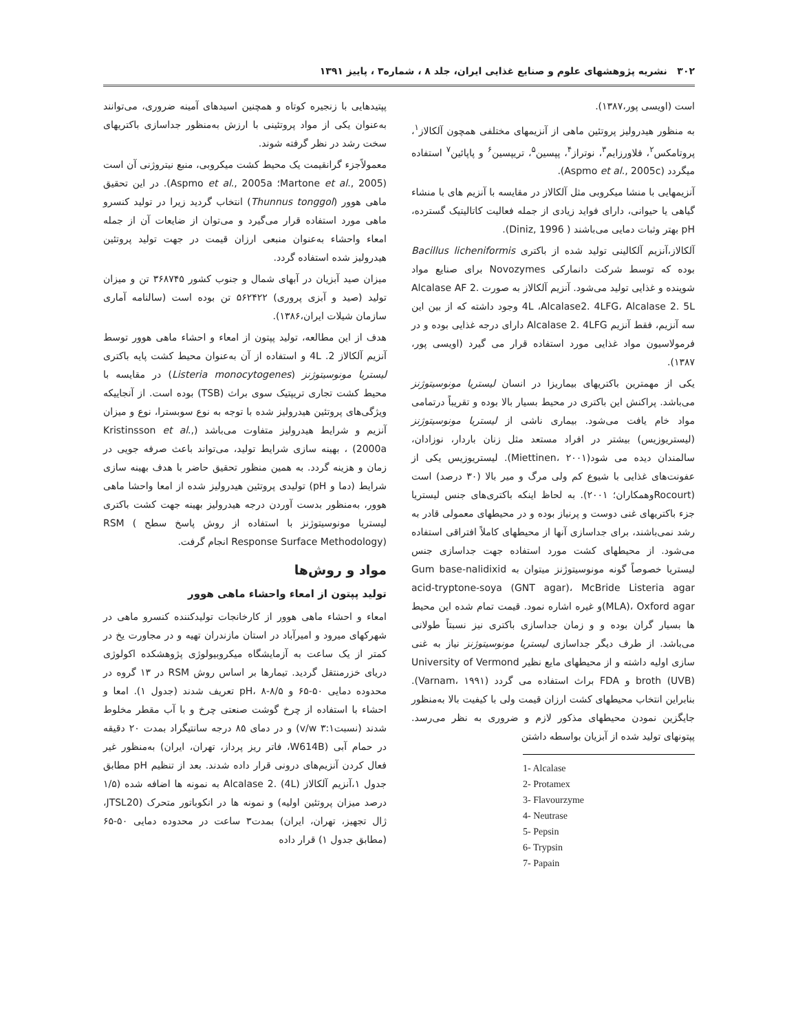۳۰۲ نشریه پژوهشهای علوم و صنایع غذایی ایران، جلد ۸ ، شماره۳ ، پاییز ۱۳۹۱
است (اویسی پور،۱۳۸۷).
به منظور هیدرولیز پروتئین ماهی از آنزیمهای مختلفی همچون آلکالاز<sup>۱</sup>، پروتامکس<sup>۲</sup>، فلاورزایم<sup>۳</sup>، نوتراز<sup>۴</sup>، پپسین<sup>۵</sup>، تریپسین<sup>۶</sup> و پاپائین<sup>۷</sup> استفاده میگردد (Aspmo et al., 2005c).
آنزیمهایی با منشا میکروبی مثل آلکالاز در مقایسه با آنزیم های با منشاء گیاهی یا حیوانی، دارای فواید زیادی از جمله فعالیت کاتالیتیک گسترده، pH بهتر وثبات دمایی می‌باشند ( Diniz, 1996).
آلکالاز،آنزیم آلکالینی تولید شده از باکتری Bacillus licheniformis بوده که توسط شرکت دانمارکی Novozymes برای صنایع مواد شوینده و غذایی تولید می‌شود. آنزیم آلکالاز به صورت Alcalase AF 2. 4L ،Alcalase2. 4LFG، Alcalase 2. 5L وجود داشته که از بین این سه آنزیم، فقط آنزیم Alcalase 2. 4LFG دارای درجه غذایی بوده و در فرمولاسیون مواد غذایی مورد استفاده قرار می گیرد (اویسی پور، ۱۳۸۷).
یکی از مهمترین باکتریهای بیماریزا در انسان لیستریا مونوسیتوژنز می‌باشد. پراکنش این باکتری در محیط بسیار بالا بوده و تقریباً درتمامی مواد خام یافت می‌شود. بیماری ناشی از لیستریا مونوسیتوژنز (لیستریوزیس) بیشتر در افراد مستعد مثل زنان باردار، نوزادان، سالمندان دیده می شود(Miettinen، ۲۰۰۱). لیستریوزیس یکی از عفونت‌های غذایی با شیوع کم ولی مرگ و میر بالا (۳۰ درصد) است (Rocourtوهمکاران؛ ۲۰۰۱). به لحاظ اینکه باکتری‌های جنس لیستریا جزء باکتریهای غنی دوست و پرنیاز بوده و در محیطهای معمولی قادر به رشد نمی‌باشند، برای جداسازی آنها از محیطهای کاملاً افتراقی استفاده می‌شود. از محیطهای کشت مورد استفاده جهت جداسازی جنس لیستریا خصوصاً گونه مونوسیتوژنز میتوان به Gum base-nalidixid acid-tryptone-soya (GNT agar)، McBride Listeria agar (MLA)، Oxford agarو غیره اشاره نمود. قیمت تمام شده این محیط ها بسیار گران بوده و و زمان جداسازی باکتری نیز نسبتاً طولانی می‌باشد. از طرف دیگر جداسازی لیستریا مونوسیتوژنز نیاز به غنی سازی اولیه داشته و از محیطهای مایع نظیر University of Vermond broth (UVB) و FDA براث استفاده می گردد (Varnam، ۱۹۹۱). بنابراین انتخاب محیطهای کشت ارزان قیمت ولی با کیفیت بالا به‌منظور جایگزین نمودن محیطهای مذکور لازم و ضروری به نظر می‌رسد. پپتونهای تولید شده از آبزیان بواسطه داشتن
1- Alcalase
2- Protamex
3- Flavourzyme
4- Neutrase
5- Pepsin
6- Trypsin
7- Papain
پپتیدهایی با زنجیره کوتاه و همچنین اسیدهای آمینه ضروری، می‌توانند به‌عنوان یکی از مواد پروتئینی با ارزش به‌منظور جداسازی باکتریهای سخت رشد در نظر گرفته شوند.
معمولاًجزء گرانقیمت یک محیط کشت میکروبی، منبع نیتروژنی آن است (Martone et al., 2005؛ Aspmo et al., 2005a). در این تحقیق ماهی هوور (Thunnus tonggol) انتخاب گردید زیرا در تولید کنسرو ماهی مورد استفاده قرار می‌گیرد و می‌توان از ضایعات آن از جمله امعاء واحشاء به‌عنوان منبعی ارزان قیمت در جهت تولید پروتئین هیدرولیز شده استفاده گردد.
میزان صید آبزیان در آبهای شمال و جنوب کشور ۳۶۸۷۴۵ تن و میزان تولید (صید و آبزی پروری) ۵۶۲۴۲۲ تن بوده است (سالنامه آماری سازمان شیلات ایران،۱۳۸۶).
هدف از این مطالعه، تولید پپتون از امعاء و احشاء ماهی هوور توسط آنزیم آلکالاز 2. 4L و استفاده از آن به‌عنوان محیط کشت پایه باکتری لیستریا مونوسیتوژنز (Listeria monocytogenes) در مقایسه با محیط کشت تجاری تریپتیک سوی براث (TSB) بوده است. از آنجاییکه ویژگی‌های پروتئین هیدرولیز شده با توجه به نوع سوبسترا، نوع و میزان آنزیم و شرایط هیدرولیز متفاوت می‌باشد (Kristinsson et al., 2000a) ، بهینه سازی شرایط تولید، می‌تواند باعث صرفه جویی در زمان و هزینه گردد. به همین منظور تحقیق حاضر با هدف بهینه سازی شرایط (دما و pH) تولیدی پروتئین هیدرولیز شده از امعا واحشا ماهی هوور، به‌منظور بدست آوردن درجه هیدرولیز بهینه جهت کشت باکتری لیستریا مونوسیتوژنز با استفاده از روش پاسخ سطح RSM ( Response Surface Methodology) انجام گرفت.
مواد و روش‌ها
تولید پپتون از امعاء واحشاء ماهی هوور
امعاء و احشاء ماهی هوور از کارخانجات تولیدکننده کنسرو ماهی در شهرکهای میرود و امیرآباد در استان مازندران تهیه و در مجاورت یخ در کمتر از یک ساعت به آزمایشگاه میکروبیولوژی پژوهشکده اکولوژی دریای خزرمنتقل گردید. تیمارها بر اساس روش RSM در ۱۳ گروه در محدوده دمایی ۵۰-۶۵ و pH، ۸-۸/۵ تعریف شدند (جدول ۱). امعا و احشاء با استفاده از چرخ گوشت صنعتی چرخ و با آب مقطر مخلوط شدند (نسبت۳:۱ v/w) و در دمای ۸۵ درجه سانتیگراد بمدت ۲۰ دقیقه در حمام آبی (W614B، فاتر ریز پرداز، تهران، ایران) به‌منظور غیر فعال کردن آنزیم‌های درونی قرار داده شدند. بعد از تنظیم pH مطابق جدول ۱،آنزیم آلکالاز Alcalase 2. (4L) به نمونه ها اضافه شده (۱/۵ درصد میزان پروتئین اولیه) و نمونه ها در انکوباتور متحرک (JTSL20، ژال تجهیز، تهران، ایران) بمدت۳ ساعت در محدوده دمایی ۵۰-۶۵ (مطابق جدول ۱) قرار داده